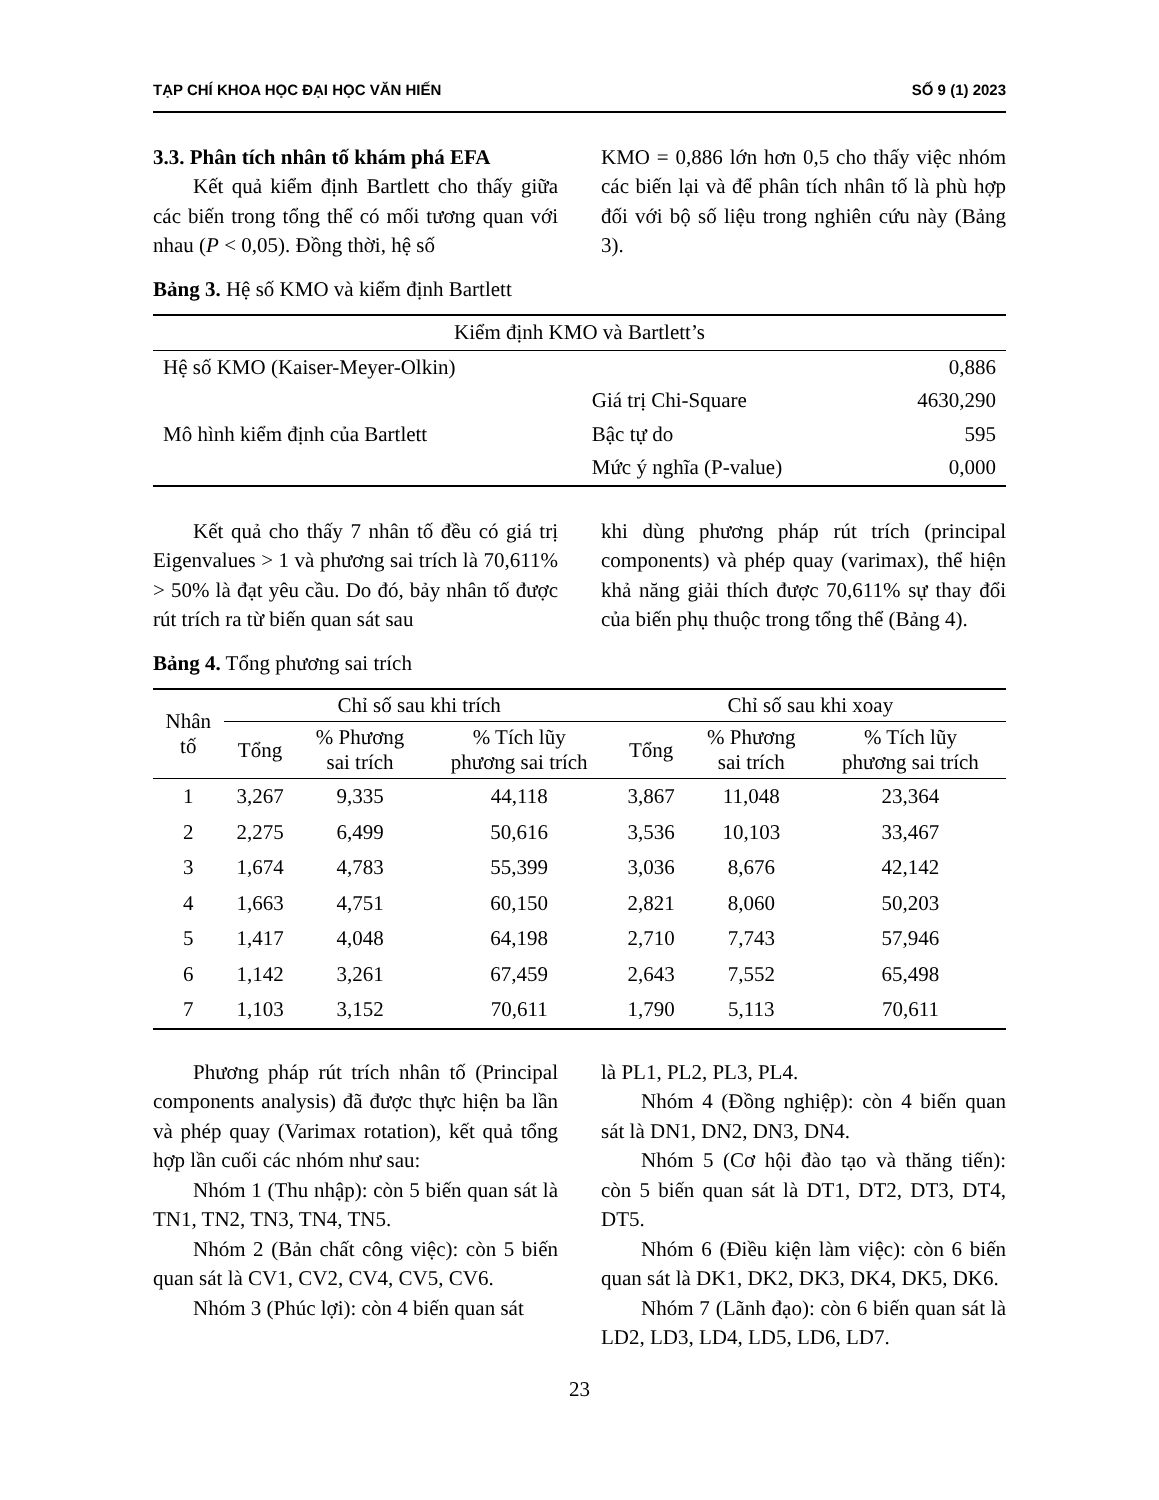TẠP CHÍ KHOA HỌC ĐẠI HỌC VĂN HIẾN SỐ 9 (1) 2023
3.3. Phân tích nhân tố khám phá EFA
Kết quả kiểm định Bartlett cho thấy giữa các biến trong tổng thể có mối tương quan với nhau (P < 0,05). Đồng thời, hệ số
KMO = 0,886 lớn hơn 0,5 cho thấy việc nhóm các biến lại và để phân tích nhân tố là phù hợp đối với bộ số liệu trong nghiên cứu này (Bảng 3).
Bảng 3. Hệ số KMO và kiểm định Bartlett
| Kiểm định KMO và Bartlett’s | | |
| Hệ số KMO (Kaiser-Meyer-Olkin) | | 0,886 |
| Mô hình kiểm định của Bartlett | Giá trị Chi-Square | 4630,290 |
| | Bậc tự do | 595 |
| | Mức ý nghĩa (P-value) | 0,000 |
Kết quả cho thấy 7 nhân tố đều có giá trị Eigenvalues > 1 và phương sai trích là 70,611% > 50% là đạt yêu cầu. Do đó, bảy nhân tố được rút trích ra từ biến quan sát sau
khi dùng phương pháp rút trích (principal components) và phép quay (varimax), thể hiện khả năng giải thích được 70,611% sự thay đổi của biến phụ thuộc trong tổng thể (Bảng 4).
Bảng 4. Tổng phương sai trích
| Nhân tố | Chỉ số sau khi trích | | | Chỉ số sau khi xoay | | |
| --- | --- | --- | --- | --- | --- | --- |
| | Tổng | % Phương sai trích | % Tích lũy phương sai trích | Tổng | % Phương sai trích | % Tích lũy phương sai trích |
| 1 | 3,267 | 9,335 | 44,118 | 3,867 | 11,048 | 23,364 |
| 2 | 2,275 | 6,499 | 50,616 | 3,536 | 10,103 | 33,467 |
| 3 | 1,674 | 4,783 | 55,399 | 3,036 | 8,676 | 42,142 |
| 4 | 1,663 | 4,751 | 60,150 | 2,821 | 8,060 | 50,203 |
| 5 | 1,417 | 4,048 | 64,198 | 2,710 | 7,743 | 57,946 |
| 6 | 1,142 | 3,261 | 67,459 | 2,643 | 7,552 | 65,498 |
| 7 | 1,103 | 3,152 | 70,611 | 1,790 | 5,113 | 70,611 |
Phương pháp rút trích nhân tố (Principal components analysis) đã được thực hiện ba lần và phép quay (Varimax rotation), kết quả tổng hợp lần cuối các nhóm như sau:
Nhóm 1 (Thu nhập): còn 5 biến quan sát là TN1, TN2, TN3, TN4, TN5.
Nhóm 2 (Bản chất công việc): còn 5 biến quan sát là CV1, CV2, CV4, CV5, CV6.
Nhóm 3 (Phúc lợi): còn 4 biến quan sát
là PL1, PL2, PL3, PL4.
Nhóm 4 (Đồng nghiệp): còn 4 biến quan sát là DN1, DN2, DN3, DN4.
Nhóm 5 (Cơ hội đào tạo và thăng tiến): còn 5 biến quan sát là DT1, DT2, DT3, DT4, DT5.
Nhóm 6 (Điều kiện làm việc): còn 6 biến quan sát là DK1, DK2, DK3, DK4, DK5, DK6.
Nhóm 7 (Lãnh đạo): còn 6 biến quan sát là LD2, LD3, LD4, LD5, LD6, LD7.
23